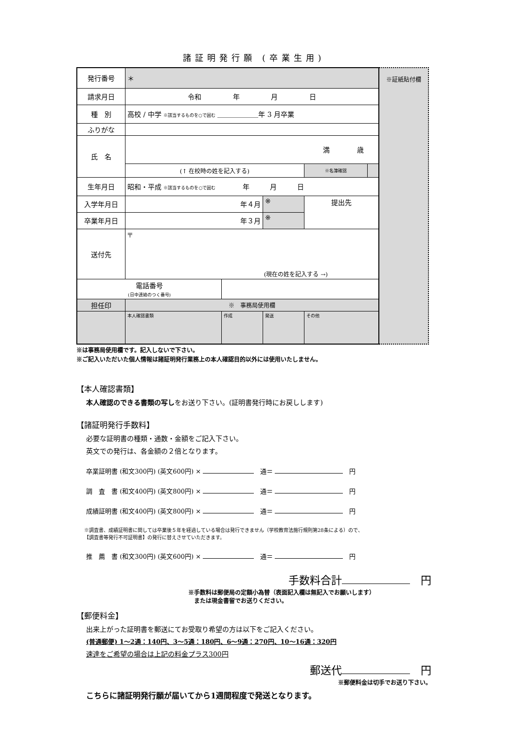諸証明発行願 (卒業生用)
| 発行番号 | ＊ | | | | |
| 請求月日 | 令和 年 月 日 | | | | |
| 種 別 | 高校 / 中学 ※該当するものを○で囲む ＿＿＿＿＿＿年 3 月卒業 | | | | |
| ふりがな | | | | | |
| 氏 名 | 満 歳 | | | | |
| | (↑ 在校時の姓を記入する) | | | ※名簿確認 | |
| 生年月日 | 昭和・平成 ※該当するものを○で囲む 年 月 日 | | | | |
| 入学年月日 | 年４月 | | ※ | 提出先 | |
| 卒業年月日 | 年３月 | | ※ | | |
| 送付先 | 〒 (現在の姓を記入する →) | | | | |
| 電話番号 (日中連絡のつく番号) | | | | | |
| 担任印 | ※ 事務局使用欄 | | | | |
| | 本人確認書類 | 作成 | 発送 | その他 | |
※証紙貼付欄
※は事務局使用欄です。記入しないで下さい。
※ご記入いただいた個人情報は諸証明発行業務上の本人確認目的以外には使用いたしません。
【本人確認書類】
本人確認のできる書類の写しをお送り下さい。(証明書発行時にお戻しします)
【諸証明発行手数料】
必要な証明書の種類・通数・金額をご記入下さい。
英文での発行は、各金額の２倍となります。
卒業証明書 (和文300円) (英文600円) × 　通＝ 　円
調　査　書 (和文400円) (英文800円) × 　通＝ 　円
成績証明書 (和文400円) (英文800円) × 　通＝ 　円
※調査書、成績証明書に関しては卒業後５年を経過している場合は発行できません（学校教育法施行規則第28条による）ので、
【調査書等発行不可証明書】の発行に替えさせていただきます。
推　薦　書 (和文300円) (英文600円) × 　通＝ 　円
手数料合計　円
※手数料は郵便局の定額小為替（表面記入欄は無記入でお願いします）
　または現金書留でお送りください。
【郵便料金】
出来上がった証明書を郵送にてお受取り希望の方は以下をご記入ください。
(普通郵便) 1〜2通：140円、3〜5通：180円、6〜9通：270円、10〜16通：320円
速達をご希望の場合は上記の料金プラス300円
郵送代　円
※郵便料金は切手でお送り下さい。
こちらに諸証明発行願が届いてから1週間程度で発送となります。